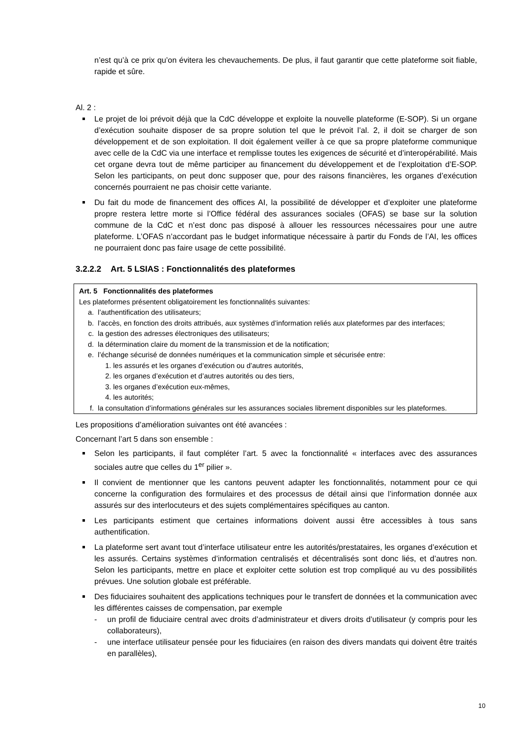n’est qu’à ce prix qu’on évitera les chevauchements. De plus, il faut garantir que cette plateforme soit fiable, rapide et sûre.
Al. 2 :
Le projet de loi prévoit déjà que la CdC développe et exploite la nouvelle plateforme (E-SOP). Si un organe d’exécution souhaite disposer de sa propre solution tel que le prévoit l’al. 2, il doit se charger de son développement et de son exploitation. Il doit également veiller à ce que sa propre plateforme communique avec celle de la CdC via une interface et remplisse toutes les exigences de sécurité et d’interopérabilité. Mais cet organe devra tout de même participer au financement du développement et de l’exploitation d’E-SOP. Selon les participants, on peut donc supposer que, pour des raisons financières, les organes d’exécution concernés pourraient ne pas choisir cette variante.
Du fait du mode de financement des offices AI, la possibilité de développer et d’exploiter une plateforme propre restera lettre morte si l’Office fédéral des assurances sociales (OFAS) se base sur la solution commune de la CdC et n’est donc pas disposé à allouer les ressources nécessaires pour une autre plateforme. L’OFAS n’accordant pas le budget informatique nécessaire à partir du Fonds de l’AI, les offices ne pourraient donc pas faire usage de cette possibilité.
3.2.2.2 Art. 5 LSIAS : Fonctionnalités des plateformes
Art. 5 Fonctionnalités des plateformes
Les plateformes présentent obligatoirement les fonctionnalités suivantes:
a. l’authentification des utilisateurs;
b. l’accès, en fonction des droits attribués, aux systèmes d’information reliés aux plateformes par des interfaces;
c. la gestion des adresses électroniques des utilisateurs;
d. la détermination claire du moment de la transmission et de la notification;
e. l’échange sécurisé de données numériques et la communication simple et sécurisée entre:
1. les assurés et les organes d’exécution ou d’autres autorités,
2. les organes d’exécution et d’autres autorités ou des tiers,
3. les organes d’exécution eux-mêmes,
4. les autorités;
f. la consultation d’informations générales sur les assurances sociales librement disponibles sur les plateformes.
Les propositions d’amélioration suivantes ont été avancées :
Concernant l’art 5 dans son ensemble :
Selon les participants, il faut compléter l’art. 5 avec la fonctionnalité « interfaces avec des assurances sociales autre que celles du 1<sup>er</sup> pilier ».
Il convient de mentionner que les cantons peuvent adapter les fonctionnalités, notamment pour ce qui concerne la configuration des formulaires et des processus de détail ainsi que l’information donnée aux assurés sur des interlocuteurs et des sujets complémentaires spécifiques au canton.
Les participants estiment que certaines informations doivent aussi être accessibles à tous sans authentification.
La plateforme sert avant tout d’interface utilisateur entre les autorités/prestataires, les organes d’exécution et les assurés. Certains systèmes d’information centralisés et décentralisés sont donc liés, et d’autres non. Selon les participants, mettre en place et exploiter cette solution est trop compliqué au vu des possibilités prévues. Une solution globale est préférable.
Des fiduciaires souhaitent des applications techniques pour le transfert de données et la communication avec les différentes caisses de compensation, par exemple
- un profil de fiduciaire central avec droits d’administrateur et divers droits d’utilisateur (y compris pour les collaborateurs),
- une interface utilisateur pensée pour les fiduciaires (en raison des divers mandats qui doivent être traités en parallèles),
10